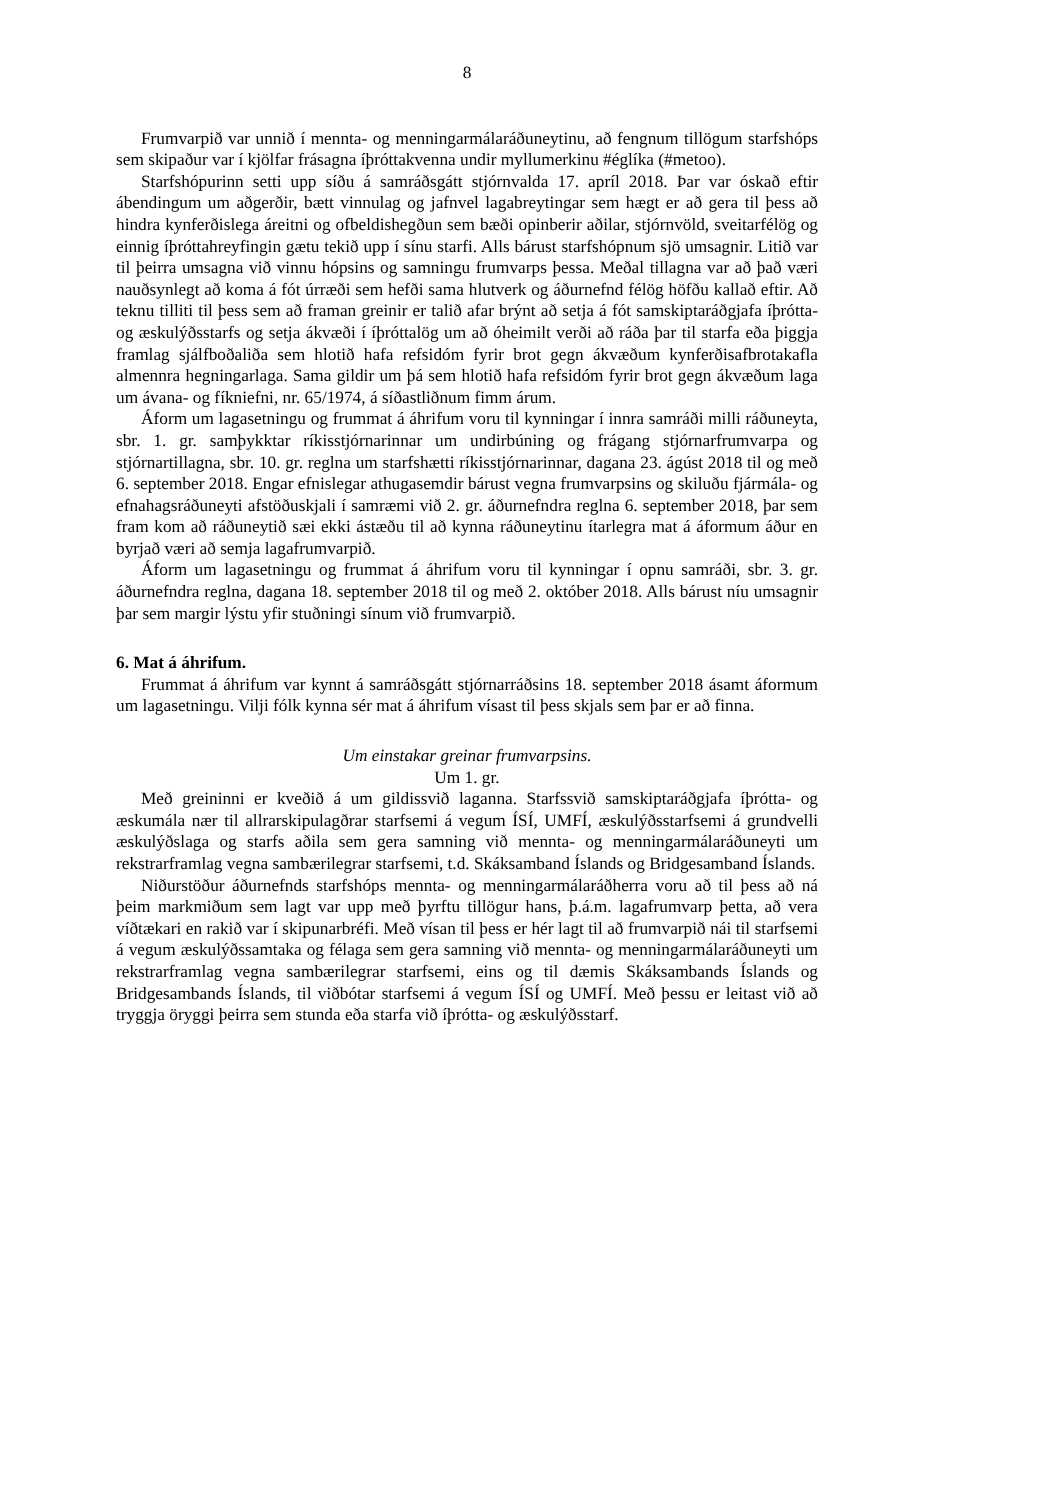8
Frumvarpið var unnið í mennta- og menningarmálaráðuneytinu, að fengnum tillögum starfshóps sem skipaður var í kjölfar frásagna íþróttakvenna undir myllumerkinu #églíka (#metoo).
Starfshópurinn setti upp síðu á samráðsgátt stjórnvalda 17. apríl 2018. Þar var óskað eftir ábendingum um aðgerðir, bætt vinnulag og jafnvel lagabreytingar sem hægt er að gera til þess að hindra kynferðislega áreitni og ofbeldishegðun sem bæði opinberir aðilar, stjórnvöld, sveitarfélög og einnig íþróttahreyfingin gætu tekið upp í sínu starfi. Alls bárust starfshópnum sjö umsagnir. Litið var til þeirra umsagna við vinnu hópsins og samningu frumvarps þessa. Meðal tillagna var að það væri nauðsynlegt að koma á fót úrræði sem hefði sama hlutverk og áðurnefnd félög höfðu kallað eftir. Að teknu tilliti til þess sem að framan greinir er talið afar brýnt að setja á fót samskiptaráðgjafa íþrótta- og æskulýðsstarfs og setja ákvæði í íþróttalög um að óheimilt verði að ráða þar til starfa eða þiggja framlag sjálfboðaliða sem hlotið hafa refsidóm fyrir brot gegn ákvæðum kynferðisafbrotakafla almennra hegningarlaga. Sama gildir um þá sem hlotið hafa refsidóm fyrir brot gegn ákvæðum laga um ávana- og fíkniefni, nr. 65/1974, á síðastliðnum fimm árum.
Áform um lagasetningu og frummat á áhrifum voru til kynningar í innra samráði milli ráðuneyta, sbr. 1. gr. samþykktar ríkisstjórnarinnar um undirbúning og frágang stjórnarfrumvarpa og stjórnartillagna, sbr. 10. gr. reglna um starfshætti ríkisstjórnarinnar, dagana 23. ágúst 2018 til og með 6. september 2018. Engar efnislegar athugasemdir bárust vegna frumvarpsins og skiluðu fjármála- og efnahagsráðuneyti afstöðuskjali í samræmi við 2. gr. áðurnefndra reglna 6. september 2018, þar sem fram kom að ráðuneytið sæi ekki ástæðu til að kynna ráðuneytinu ítarlegra mat á áformum áður en byrjað væri að semja lagafrumvarpið.
Áform um lagasetningu og frummat á áhrifum voru til kynningar í opnu samráði, sbr. 3. gr. áðurnefndra reglna, dagana 18. september 2018 til og með 2. október 2018. Alls bárust níu umsagnir þar sem margir lýstu yfir stuðningi sínum við frumvarpið.
6. Mat á áhrifum.
Frummat á áhrifum var kynnt á samráðsgátt stjórnarráðsins 18. september 2018 ásamt áformum um lagasetningu. Vilji fólk kynna sér mat á áhrifum vísast til þess skjals sem þar er að finna.
Um einstakar greinar frumvarpsins.
Um 1. gr.
Með greininni er kveðið á um gildissvið laganna. Starfssvið samskiptaráðgjafa íþrótta- og æskumála nær til allrarskipulagðrar starfsemi á vegum ÍSÍ, UMFÍ, æskulýðsstarfsemi á grundvelli æskulýðslaga og starfs aðila sem gera samning við mennta- og menningarmálaráðuneyti um rekstrarframlag vegna sambærilegrar starfsemi, t.d. Skáksamband Íslands og Bridgesamband Íslands.
Niðurstöður áðurnefnds starfshóps mennta- og menningarmálaráðherra voru að til þess að ná þeim markmiðum sem lagt var upp með þyrftu tillögur hans, þ.á.m. lagafrumvarp þetta, að vera víðtækari en rakið var í skipunarbréfi. Með vísan til þess er hér lagt til að frumvarpið nái til starfsemi á vegum æskulýðssamtaka og félaga sem gera samning við mennta- og menningarmálaráðuneyti um rekstrarframlag vegna sambærilegrar starfsemi, eins og til dæmis Skáksambands Íslands og Bridgesambands Íslands, til viðbótar starfsemi á vegum ÍSÍ og UMFÍ. Með þessu er leitast við að tryggja öryggi þeirra sem stunda eða starfa við íþrótta- og æskulýðsstarf.